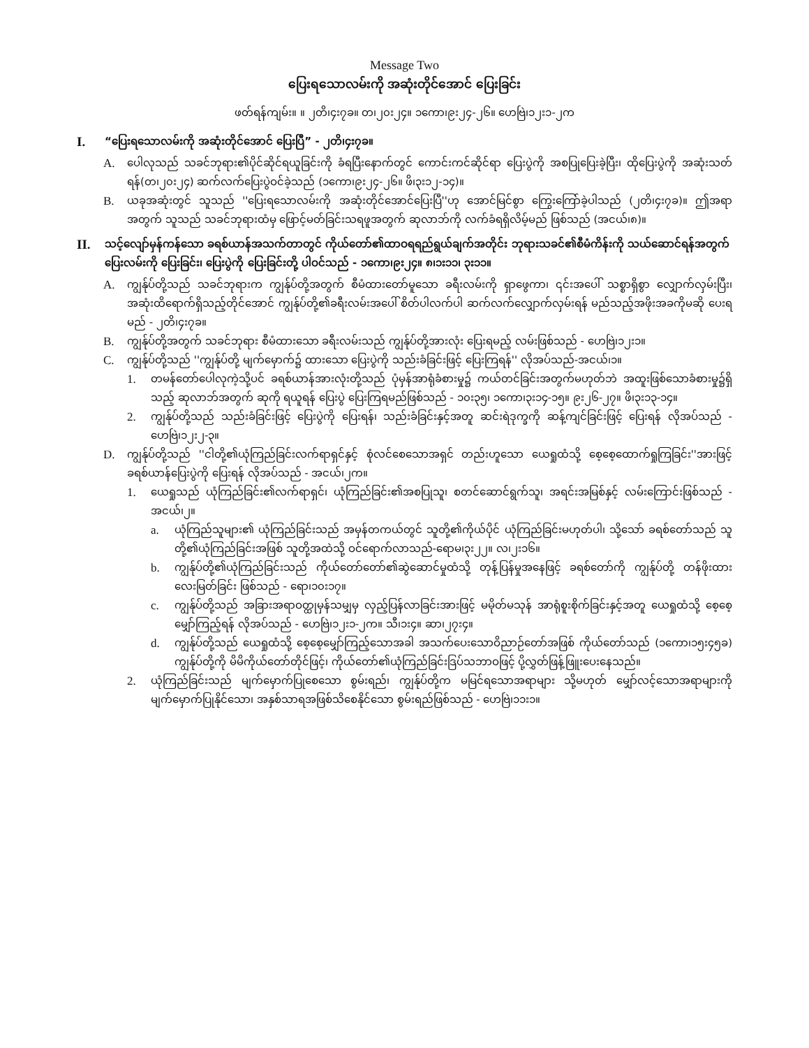Message Two
ပြေးရသောလမ်းကို အဆုံးတိုင်အောင် ပြေးခြင်း
ဖတ်ရန်ကျမ်း။ ။ ၂တိ၊၄း၇ခ။ တ၊၂၀း၂၄။ ၁ကော၊၉း၂၄-၂၆။ ဟေဗြဲ၊၁၂း၁-၂က
I. “ပြေးရသောလမ်းကို အဆုံးတိုင်အောင် ပြေးပြီ” - ၂တိ၊၄း၇ခ။
A. ပေါလုသည် သခင်ဘုရား၏ပိုင်ဆိုင်ရယူခြင်းကို ခံရပြီးနောက်တွင် ကောင်းကင်ဆိုင်ရာ ပြေးပွဲကို အစပြုပြေးခဲ့ပြီး၊ ထိုပြေးပွဲကို အဆုံးသတ်ရန်(တ၊၂၀း၂၄) ဆက်လက်ပြေးပွဲဝင်ခဲ့သည် (၁ကော၊၉း၂၄-၂၆။ ဖိ၊၃း၁၂-၁၄)။
B. ယခုအဆုံးတွင် သူသည် ''ပြေးရသောလမ်းကို အဆုံးတိုင်အောင်ပြေးပြီ''ဟု အောင်မြင်စွာ ကြွေးကြော်ခဲ့ပါသည် (၂တိ၊၄း၇ခ)။ ဤအရာအတွက် သူသည် သခင်ဘုရားထံမှ ဖြောင့်မတ်ခြင်းသရဖူအတွက် ဆုလာဘ်ကို လက်ခံရရှိလိမ့်မည် ဖြစ်သည် (အငယ်၊၈)။
II. သင့်လျော်မှန်ကန်သော ခရစ်ယာန်အသက်တာတွင် ကိုယ်တော်၏ထာဝရရည်ရွယ်ချက်အတိုင်း ဘုရားသခင်၏စီမံကိန်းကို သယ်ဆောင်ရန်အတွက် ပြေးလမ်းကို ပြေးခြင်း၊ ပြေးပွဲကို ပြေးခြင်းတို့ ပါဝင်သည် - ၁ကော၊၉း၂၄။ ၈၊၁း၁၁၊ ၃း၁၁။
A. ကျွန်ုပ်တို့သည် သခင်ဘုရားက ကျွန်ုပ်တို့အတွက် စီမံထားတော်မူသော ခရီးလမ်းကို ရှာဖွေကာ၊ ၎င်းအပေါ် သစ္စာရှိစွာ လျှောက်လှမ်းပြီး၊ အဆုံးထိရောက်ရှိသည့်တိုင်အောင် ကျွန်ုပ်တို့၏ခရီးလမ်းအပေါ် စိတ်ပါလက်ပါ ဆက်လက်လျှောက်လှမ်းရန် မည်သည့်အဖိုးအခကိုမဆို ပေးရမည် - ၂တိ၊၄း၇ခ။
B. ကျွန်ုပ်တို့အတွက် သခင်ဘုရား စီမံထားသော ခရီးလမ်းသည် ကျွန်ုပ်တို့အားလုံး ပြေးရမည့် လမ်းဖြစ်သည် - ဟေဗြဲ၊၁၂း၁။
C. ကျွန်ုပ်တို့သည် ''ကျွန်ုပ်တို့ မျက်မှောက်၌ ထားသော ပြေးပွဲကို သည်းခံခြင်းဖြင့် ပြေးကြရန်'' လိုအပ်သည်-အငယ်၊၁။
1. တမန်တော်ပေါလုကဲ့သို့ပင် ခရစ်ယာန်အားလုံးတို့သည် ပုံမှန်အာရုံခံစားမှု၌ ကယ်တင်ခြင်းအတွက်မဟုတ်ဘဲ အထူးဖြစ်သောခံစားမှု၌ရှိသည့် ဆုလာဘ်အတွက် ဆုကို ရယူရန် ပြေးပွဲ ပြေးကြရမည်ဖြစ်သည် - ၁၀း၃၅၊ ၁ကော၊၃း၁၄-၁၅။ ၉း၂၆-၂၇။ ဖိ၊၃း၁၃-၁၄။
2. ကျွန်ုပ်တို့သည် သည်းခံခြင်းဖြင့် ပြေးပွဲကို ပြေးရန်၊ သည်းခံခြင်းနှင့်အတူ ဆင်းရဲဒုက္ခကို ဆန့်ကျင်ခြင်းဖြင့် ပြေးရန် လိုအပ်သည် - ဟေဗြဲ၊၁၂း၂-၃။
D. ကျွန်ုပ်တို့သည် ''ငါတို့၏ယုံကြည်ခြင်းလက်ရာရှင်နှင့် စုံလင်စေသောအရှင် တည်းဟူသော ယေရှုထံသို့ စေ့စေ့ထောက်ရှုကြခြင်း''အားဖြင့် ခရစ်ယာန်ပြေးပွဲကို ပြေးရန် လိုအပ်သည် - အငယ်၊၂က။
1. ယေရှုသည် ယုံကြည်ခြင်း၏လက်ရာရှင်၊ ယုံကြည်ခြင်း၏အစပြုသူ၊ စတင်ဆောင်ရွက်သူ၊ အရင်းအမြစ်နှင့် လမ်းကြောင်းဖြစ်သည် - အငယ်၊၂။
a. ယုံကြည်သူများ၏ ယုံကြည်ခြင်းသည် အမှန်တကယ်တွင် သူတို့၏ကိုယ်ပိုင် ယုံကြည်ခြင်းမဟုတ်ပါ၊ သို့သော် ခရစ်တော်သည် သူတို့၏ယုံကြည်ခြင်းအဖြစ် သူတို့အထဲသို့ ဝင်ရောက်လာသည်-ရောမ၊၃း၂၂။ လ၊၂း၁၆။
b. ကျွန်ုပ်တို့၏ယုံကြည်ခြင်းသည် ကိုယ်တော်တော်၏ဆွဲဆောင်မှုထံသို့ တုန့်ပြန်မှုအနေဖြင့် ခရစ်တော်ကို ကျွန်ုပ်တို့ တန်ဖိုးထားလေးမြတ်ခြင်း ဖြစ်သည် - ရော၊၁၀း၁၇။
c. ကျွန်ုပ်တို့သည် အခြားအရာဝတ္ထုမှန်သမျှမှ လှည့်ပြန်လာခြင်းအားဖြင့် မမိုတ်မသုန် အာရုံစူးစိုက်ခြင်းနှင့်အတူ ယေရှုထံသို့ စေ့စေ့မျှော်ကြည့်ရန် လိုအပ်သည် - ဟေဗြဲ၊၁၂း၁-၂က။ သီ၊၁း၄။ ဆာ၊၂၇း၄။
d. ကျွန်ုပ်တို့သည် ယေရှုထံသို့ စေ့စေ့မျှော်ကြည့်သောအခါ အသက်ပေးသောဝိညာဉ်တော်အဖြစ် ကိုယ်တော်သည် (၁ကော၊၁၅း၄၅ခ) ကျွန်ုပ်တို့ကို မိမိကိုယ်တော်တိုင်ဖြင့်၊ ကိုယ်တော်၏ယုံကြည်ခြင်းဒြပ်သဘာဝဖြင့် ပို့လွှတ်ဖြန့်ဖြူးပေးနေသည်။
2. ယုံကြည်ခြင်းသည် မျက်မှောက်ပြုစေသော စွမ်းရည်၊ ကျွန်ုပ်တို့က မမြင်ရသောအရာများ သို့မဟုတ် မျှော်လင့်သောအရာများကို မျက်မှောက်ပြုနိုင်သော၊ အနှစ်သာရအဖြစ်သိစေနိုင်သော စွမ်းရည်ဖြစ်သည် - ဟေဗြဲ၊၁၁း၁။